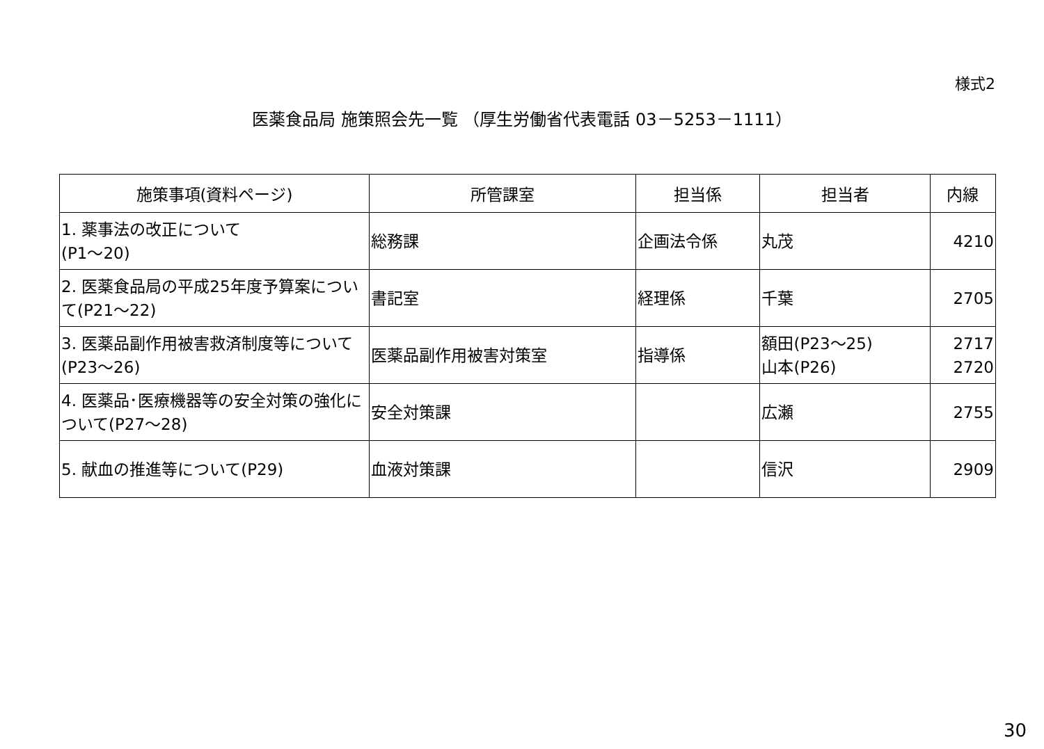様式2
医薬食品局 施策照会先一覧 （厚生労働省代表電話 03－5253－1111）
| 施策事項(資料ページ) | 所管課室 | 担当係 | 担当者 | 内線 |
| --- | --- | --- | --- | --- |
| 1. 薬事法の改正について (P1～20) | 総務課 | 企画法令係 | 丸茂 | 4210 |
| 2. 医薬食品局の平成25年度予算案について(P21～22) | 書記室 | 経理係 | 千葉 | 2705 |
| 3. 医薬品副作用被害救済制度等について(P23～26) | 医薬品副作用被害対策室 | 指導係 | 額田(P23～25) 山本(P26) | 2717 2720 |
| 4. 医薬品･医療機器等の安全対策の強化について(P27～28) | 安全対策課 | | 広瀬 | 2755 |
| 5. 献血の推進等について(P29) | 血液対策課 | | 信沢 | 2909 |
30